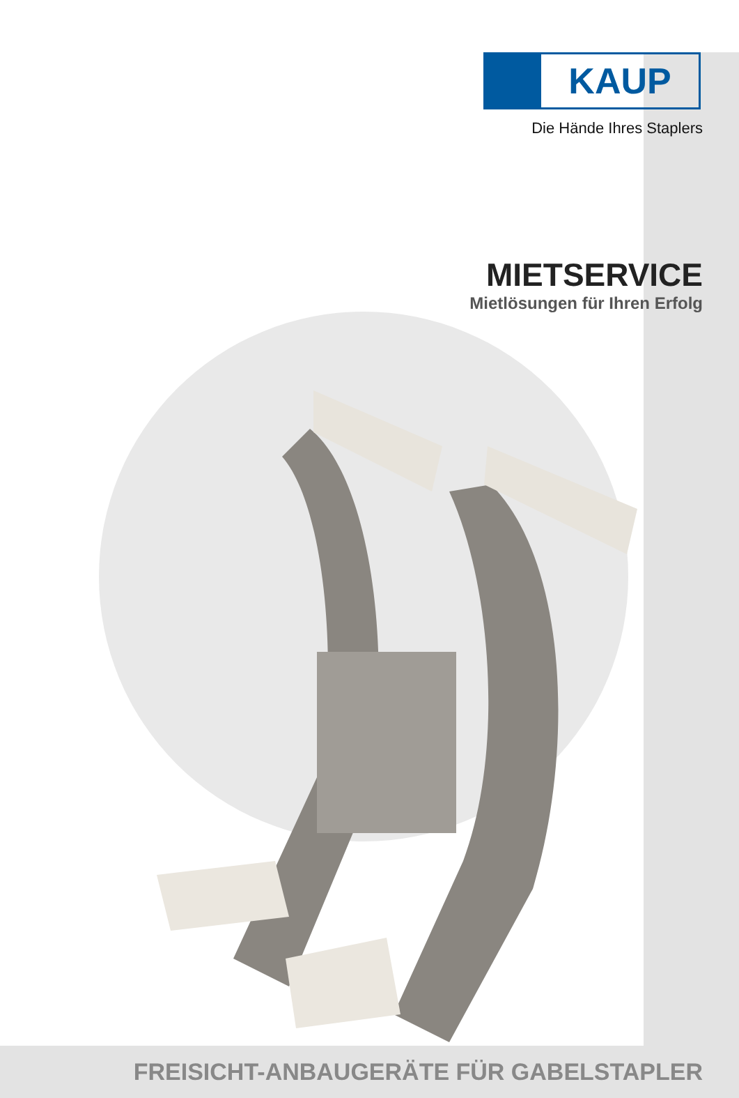KAUP
Die Hände Ihres Staplers
MIETSERVICE
Mietlösungen für Ihren Erfolg
FREISICHT-ANBAUGERÄTE FÜR GABELSTAPLER